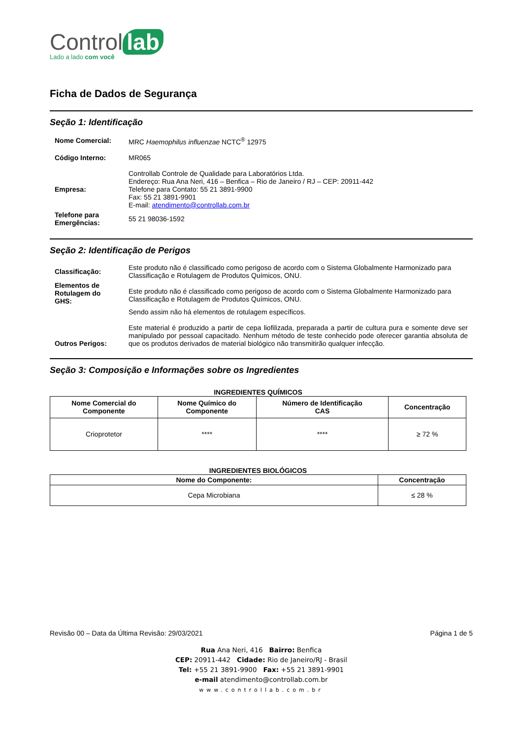Control lab
Lado a lado com você
Ficha de Dados de Segurança
Seção 1: Identificação
| Nome Comercial: | MRC Haemophilus influenzae NCTC<sup>®</sup> 12975 |
| Código Interno: | MR065 |
| Empresa: | Controllab Controle de Qualidade para Laboratórios Ltda. Endereço: Rua Ana Neri, 416 – Benfica – Rio de Janeiro / RJ – CEP: 20911-442 Telefone para Contato: 55 21 3891-9900 Fax: 55 21 3891-9901 E-mail: atendimento@controllab.com.br |
| Telefone para Emergências: | 55 21 98036-1592 |
Seção 2: Identificação de Perigos
| Classificação: | Este produto não é classificado como perigoso de acordo com o Sistema Globalmente Harmonizado para Classificação e Rotulagem de Produtos Químicos, ONU. |
| Elementos de Rotulagem do GHS: | Este produto não é classificado como perigoso de acordo com o Sistema Globalmente Harmonizado para Classificação e Rotulagem de Produtos Químicos, ONU. Sendo assim não há elementos de rotulagem específicos. |
| Outros Perigos: | Este material é produzido a partir de cepa liofilizada, preparada a partir de cultura pura e somente deve ser manipulado por pessoal capacitado. Nenhum método de teste conhecido pode oferecer garantia absoluta de que os produtos derivados de material biológico não transmitirão qualquer infecção. |
Seção 3: Composição e Informações sobre os Ingredientes
INGREDIENTES QUÍMICOS
| Nome Comercial do Componente | Nome Químico do Componente | Número de Identificação CAS | Concentração |
| --- | --- | --- | --- |
| Crioprotetor | **** | **** | ≥ 72 % |
INGREDIENTES BIOLÓGICOS
| Nome do Componente: | Concentração |
| --- | --- |
| Cepa Microbiana | ≤ 28 % |
Revisão 00 – Data da Última Revisão: 29/03/2021 Página 1 de 5
Rua Ana Neri, 416 Bairro: Benfica
CEP: 20911-442 Cidade: Rio de Janeiro/RJ - Brasil
Tel: +55 21 3891-9900 Fax: +55 21 3891-9901
e-mail atendimento@controllab.com.br
www.controllab.com.br